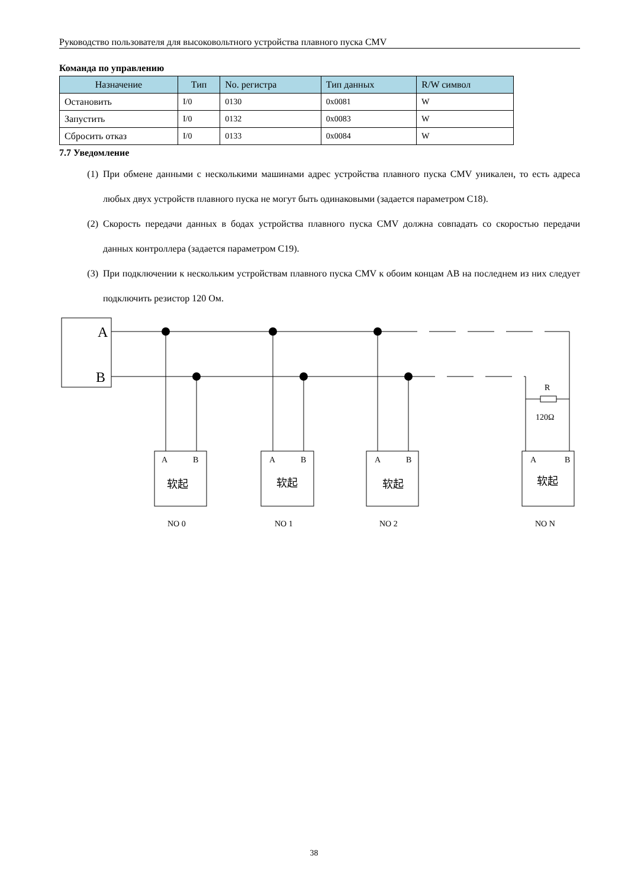Руководство пользователя для высоковольтного устройства плавного пуска CMV
Команда по управлению
| Назначение | Тип | No. регистра | Тип данных | R/W символ |
| --- | --- | --- | --- | --- |
| Остановить | I/0 | 0130 | 0x0081 | W |
| Запустить | I/0 | 0132 | 0x0083 | W |
| Сбросить отказ | I/0 | 0133 | 0x0084 | W |
7.7 Уведомление
(1) При обмене данными с несколькими машинами адрес устройства плавного пуска CMV уникален, то есть адреса любых двух устройств плавного пуска не могут быть одинаковыми (задается параметром C18).
(2) Скорость передачи данных в бодах устройства плавного пуска CMV должна совпадать со скоростью передачи данных контроллера (задается параметром C19).
(3) При подключении к нескольким устройствам плавного пуска CMV к обоим концам AB на последнем из них следует подключить резистор 120 Ом.
A
B
R
120Ω
A
B
A
B
A
B
A
B
软起
软起
软起
软起
NO 0
NO 1
NO 2
NO N
38